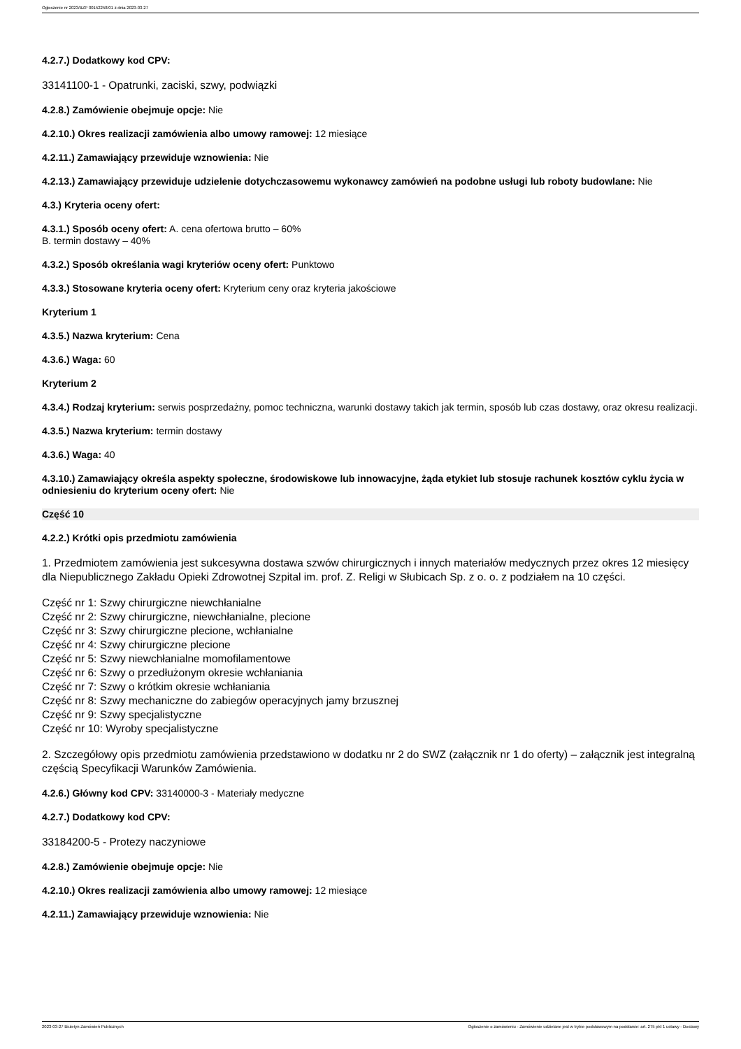Ogłoszenie nr 2023/BZP 00152258/01 z dnia 2023-03-27
4.2.7.) Dodatkowy kod CPV:
33141100-1 - Opatrunki, zaciski, szwy, podwiązki
4.2.8.) Zamówienie obejmuje opcje: Nie
4.2.10.) Okres realizacji zamówienia albo umowy ramowej: 12 miesiące
4.2.11.) Zamawiający przewiduje wznowienia: Nie
4.2.13.) Zamawiający przewiduje udzielenie dotychczasowemu wykonawcy zamówień na podobne usługi lub roboty budowlane: Nie
4.3.) Kryteria oceny ofert:
4.3.1.) Sposób oceny ofert: A. cena ofertowa brutto – 60%
B. termin dostawy – 40%
4.3.2.) Sposób określania wagi kryteriów oceny ofert: Punktowo
4.3.3.) Stosowane kryteria oceny ofert: Kryterium ceny oraz kryteria jakościowe
Kryterium 1
4.3.5.) Nazwa kryterium: Cena
4.3.6.) Waga: 60
Kryterium 2
4.3.4.) Rodzaj kryterium: serwis posprzedażny, pomoc techniczna, warunki dostawy takich jak termin, sposób lub czas dostawy, oraz okresu realizacji.
4.3.5.) Nazwa kryterium: termin dostawy
4.3.6.) Waga: 40
4.3.10.) Zamawiający określa aspekty społeczne, środowiskowe lub innowacyjne, żąda etykiet lub stosuje rachunek kosztów cyklu życia w odniesieniu do kryterium oceny ofert: Nie
Część 10
4.2.2.) Krótki opis przedmiotu zamówienia
1. Przedmiotem zamówienia jest sukcesywna dostawa szwów chirurgicznych i innych materiałów medycznych przez okres 12 miesięcy dla Niepublicznego Zakładu Opieki Zdrowotnej Szpital im. prof. Z. Religi w Słubicach Sp. z o. o. z podziałem na 10 części.
Część nr 1: Szwy chirurgiczne niewchłanialne
Część nr 2: Szwy chirurgiczne, niewchłanialne, plecione
Część nr 3: Szwy chirurgiczne plecione, wchłanialne
Część nr 4: Szwy chirurgiczne plecione
Część nr 5: Szwy niewchłanialne momofilamentowe
Część nr 6: Szwy o przedłużonym okresie wchłaniania
Część nr 7: Szwy o krótkim okresie wchłaniania
Część nr 8: Szwy mechaniczne do zabiegów operacyjnych jamy brzusznej
Część nr 9: Szwy specjalistyczne
Część nr 10: Wyroby specjalistyczne
2. Szczegółowy opis przedmiotu zamówienia przedstawiono w dodatku nr 2 do SWZ (załącznik nr 1 do oferty) – załącznik jest integralną częścią Specyfikacji Warunków Zamówienia.
4.2.6.) Główny kod CPV: 33140000-3 - Materiały medyczne
4.2.7.) Dodatkowy kod CPV:
33184200-5 - Protezy naczyniowe
4.2.8.) Zamówienie obejmuje opcje: Nie
4.2.10.) Okres realizacji zamówienia albo umowy ramowej: 12 miesiące
4.2.11.) Zamawiający przewiduje wznowienia: Nie
2023-03-27 Biuletyn Zamówień Publicznych Ogłoszenie o zamówieniu - Zamówienie udzielane jest w trybie podstawowym na podstawie: art. 275 pkt 1 ustawy - Dostawy